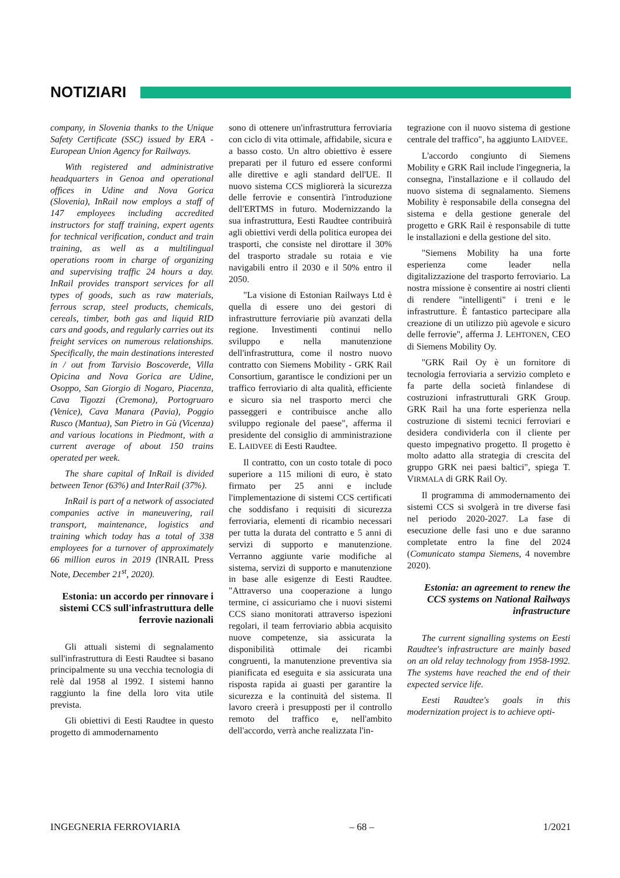NOTIZIARI
company, in Slovenia thanks to the Unique Safety Certificate (SSC) issued by ERA - European Union Agency for Railways.
With registered and administrative headquarters in Genoa and operational offices in Udine and Nova Gorica (Slovenia), InRail now employs a staff of 147 employees including accredited instructors for staff training, expert agents for technical verification, conduct and train training, as well as a multilingual operations room in charge of organizing and supervising traffic 24 hours a day. InRail provides transport services for all types of goods, such as raw materials, ferrous scrap, steel products, chemicals, cereals, timber, both gas and liquid RID cars and goods, and regularly carries out its freight services on numerous relationships. Specifically, the main destinations interested in / out from Tarvisio Boscoverde, Villa Opicina and Nova Gorica are Udine, Osoppo, San Giorgio di Nogaro, Piacenza, Cava Tigozzi (Cremona), Portogruaro (Venice), Cava Manara (Pavia), Poggio Rusco (Mantua), San Pietro in Gù (Vicenza) and various locations in Piedmont, with a current average of about 150 trains operated per week.
The share capital of InRail is divided between Tenor (63%) and InterRail (37%).
InRail is part of a network of associated companies active in maneuvering, rail transport, maintenance, logistics and training which today has a total of 338 employees for a turnover of approximately 66 million euros in 2019 (INRAIL Press Note, December 21<sup>st</sup>, 2020).
Estonia: un accordo per rinnovare i sistemi CCS sull'infrastruttura delle ferrovie nazionali
Gli attuali sistemi di segnalamento sull'infrastruttura di Eesti Raudtee si basano principalmente su una vecchia tecnologia di relè dal 1958 al 1992. I sistemi hanno raggiunto la fine della loro vita utile prevista.
Gli obiettivi di Eesti Raudtee in questo progetto di ammodernamento
sono di ottenere un'infrastruttura ferroviaria con ciclo di vita ottimale, affidabile, sicura e a basso costo. Un altro obiettivo è essere preparati per il futuro ed essere conformi alle direttive e agli standard dell'UE. Il nuovo sistema CCS migliorerà la sicurezza delle ferrovie e consentirà l'introduzione dell'ERTMS in futuro. Modernizzando la sua infrastruttura, Eesti Raudtee contribuirà agli obiettivi verdi della politica europea dei trasporti, che consiste nel dirottare il 30% del trasporto stradale su rotaia e vie navigabili entro il 2030 e il 50% entro il 2050.
"La visione di Estonian Railways Ltd è quella di essere uno dei gestori di infrastrutture ferroviarie più avanzati della regione. Investimenti continui nello sviluppo e nella manutenzione dell'infrastruttura, come il nostro nuovo contratto con Siemens Mobility - GRK Rail Consortium, garantisce le condizioni per un traffico ferroviario di alta qualità, efficiente e sicuro sia nel trasporto merci che passeggeri e contribuisce anche allo sviluppo regionale del paese", afferma il presidente del consiglio di amministrazione E. LAIDVEE di Eesti Raudtee.
Il contratto, con un costo totale di poco superiore a 115 milioni di euro, è stato firmato per 25 anni e include l'implementazione di sistemi CCS certificati che soddisfano i requisiti di sicurezza ferroviaria, elementi di ricambio necessari per tutta la durata del contratto e 5 anni di servizi di supporto e manutenzione. Verranno aggiunte varie modifiche al sistema, servizi di supporto e manutenzione in base alle esigenze di Eesti Raudtee. "Attraverso una cooperazione a lungo termine, ci assicuriamo che i nuovi sistemi CCS siano monitorati attraverso ispezioni regolari, il team ferroviario abbia acquisito nuove competenze, sia assicurata la disponibilità ottimale dei ricambi congruenti, la manutenzione preventiva sia pianificata ed eseguita e sia assicurata una risposta rapida ai guasti per garantire la sicurezza e la continuità del sistema. Il lavoro creerà i presupposti per il controllo remoto del traffico e, nell'ambito dell'accordo, verrà anche realizzata l'in-
tegrazione con il nuovo sistema di gestione centrale del traffico", ha aggiunto LAIDVEE.
L'accordo congiunto di Siemens Mobility e GRK Rail include l'ingegneria, la consegna, l'installazione e il collaudo del nuovo sistema di segnalamento. Siemens Mobility è responsabile della consegna del sistema e della gestione generale del progetto e GRK Rail è responsabile di tutte le installazioni e della gestione del sito.
"Siemens Mobility ha una forte esperienza come leader nella digitalizzazione del trasporto ferroviario. La nostra missione è consentire ai nostri clienti di rendere "intelligenti" i treni e le infrastrutture. È fantastico partecipare alla creazione di un utilizzo più agevole e sicuro delle ferrovie", afferma J. LEHTONEN, CEO di Siemens Mobility Oy.
"GRK Rail Oy è un fornitore di tecnologia ferroviaria a servizio completo e fa parte della società finlandese di costruzioni infrastrutturali GRK Group. GRK Rail ha una forte esperienza nella costruzione di sistemi tecnici ferroviari e desidera condividerla con il cliente per questo impegnativo progetto. Il progetto è molto adatto alla strategia di crescita del gruppo GRK nei paesi baltici", spiega T. VIRMALA di GRK Rail Oy.
Il programma di ammodernamento dei sistemi CCS si svolgerà in tre diverse fasi nel periodo 2020-2027. La fase di esecuzione delle fasi uno e due saranno completate entro la fine del 2024 (Comunicato stampa Siemens, 4 novembre 2020).
Estonia: an agreement to renew the CCS systems on National Railways infrastructure
The current signalling systems on Eesti Raudtee's infrastructure are mainly based on an old relay technology from 1958-1992. The systems have reached the end of their expected service life.
Eesti Raudtee's goals in this modernization project is to achieve opti-
INGEGNERIA FERROVIARIA – 68 – 1/2021